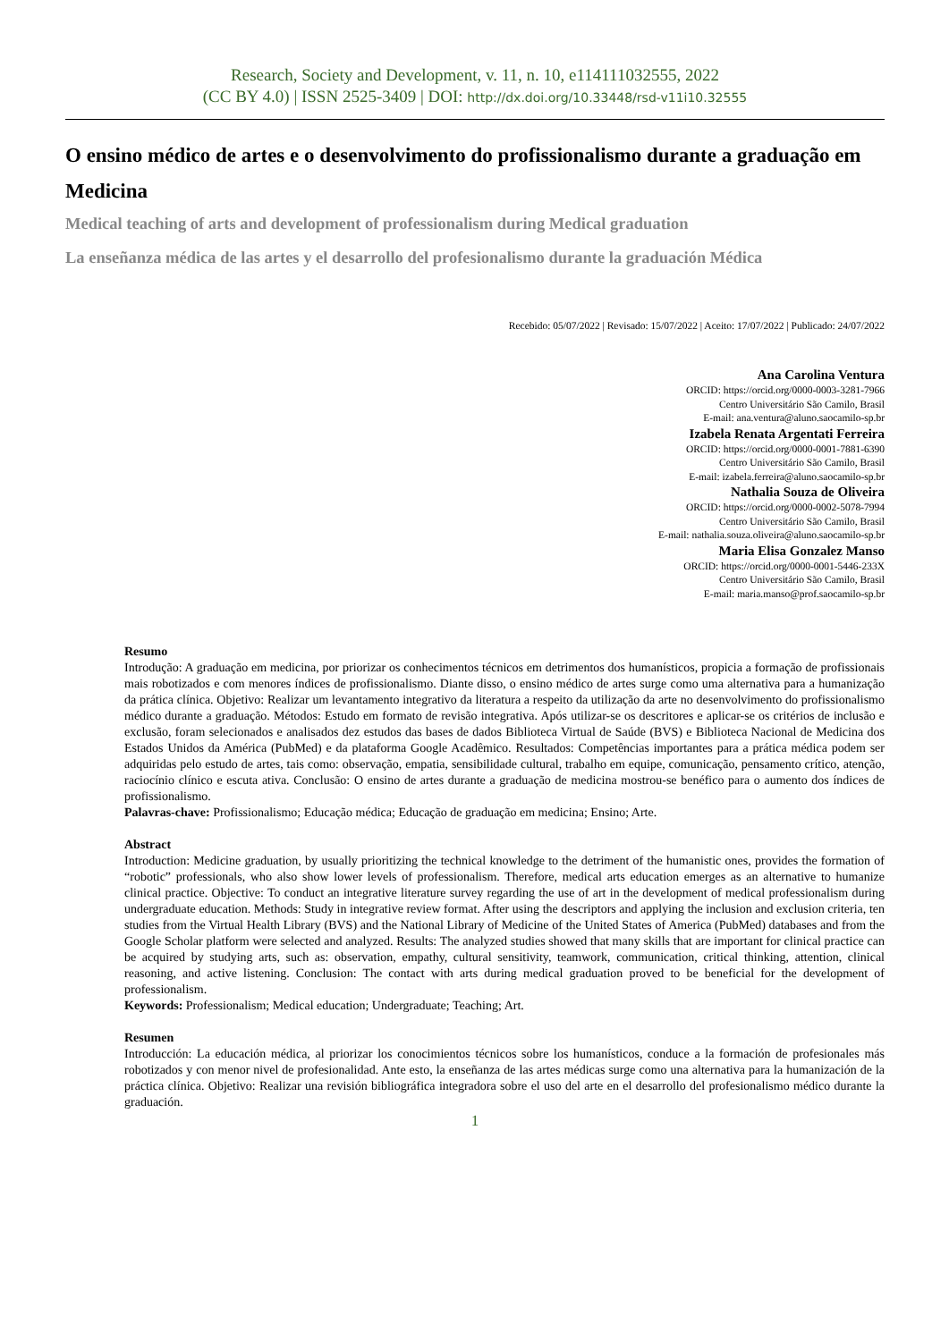Research, Society and Development, v. 11, n. 10, e114111032555, 2022
(CC BY 4.0) | ISSN 2525-3409 | DOI: http://dx.doi.org/10.33448/rsd-v11i10.32555
O ensino médico de artes e o desenvolvimento do profissionalismo durante a graduação em Medicina
Medical teaching of arts and development of professionalism during Medical graduation
La enseñanza médica de las artes y el desarrollo del profesionalismo durante la graduación Médica
Recebido: 05/07/2022 | Revisado: 15/07/2022 | Aceito: 17/07/2022 | Publicado: 24/07/2022
Ana Carolina Ventura
ORCID: https://orcid.org/0000-0003-3281-7966
Centro Universitário São Camilo, Brasil
E-mail: ana.ventura@aluno.saocamilo-sp.br
Izabela Renata Argentati Ferreira
ORCID: https://orcid.org/0000-0001-7881-6390
Centro Universitário São Camilo, Brasil
E-mail: izabela.ferreira@aluno.saocamilo-sp.br
Nathalia Souza de Oliveira
ORCID: https://orcid.org/0000-0002-5078-7994
Centro Universitário São Camilo, Brasil
E-mail: nathalia.souza.oliveira@aluno.saocamilo-sp.br
Maria Elisa Gonzalez Manso
ORCID: https://orcid.org/0000-0001-5446-233X
Centro Universitário São Camilo, Brasil
E-mail: maria.manso@prof.saocamilo-sp.br
Resumo
Introdução: A graduação em medicina, por priorizar os conhecimentos técnicos em detrimentos dos humanísticos, propicia a formação de profissionais mais robotizados e com menores índices de profissionalismo. Diante disso, o ensino médico de artes surge como uma alternativa para a humanização da prática clínica. Objetivo: Realizar um levantamento integrativo da literatura a respeito da utilização da arte no desenvolvimento do profissionalismo médico durante a graduação. Métodos: Estudo em formato de revisão integrativa. Após utilizar-se os descritores e aplicar-se os critérios de inclusão e exclusão, foram selecionados e analisados dez estudos das bases de dados Biblioteca Virtual de Saúde (BVS) e Biblioteca Nacional de Medicina dos Estados Unidos da América (PubMed) e da plataforma Google Acadêmico. Resultados: Competências importantes para a prática médica podem ser adquiridas pelo estudo de artes, tais como: observação, empatia, sensibilidade cultural, trabalho em equipe, comunicação, pensamento crítico, atenção, raciocínio clínico e escuta ativa. Conclusão: O ensino de artes durante a graduação de medicina mostrou-se benéfico para o aumento dos índices de profissionalismo.
Palavras-chave: Profissionalismo; Educação médica; Educação de graduação em medicina; Ensino; Arte.
Abstract
Introduction: Medicine graduation, by usually prioritizing the technical knowledge to the detriment of the humanistic ones, provides the formation of “robotic” professionals, who also show lower levels of professionalism. Therefore, medical arts education emerges as an alternative to humanize clinical practice. Objective: To conduct an integrative literature survey regarding the use of art in the development of medical professionalism during undergraduate education. Methods: Study in integrative review format. After using the descriptors and applying the inclusion and exclusion criteria, ten studies from the Virtual Health Library (BVS) and the National Library of Medicine of the United States of America (PubMed) databases and from the Google Scholar platform were selected and analyzed. Results: The analyzed studies showed that many skills that are important for clinical practice can be acquired by studying arts, such as: observation, empathy, cultural sensitivity, teamwork, communication, critical thinking, attention, clinical reasoning, and active listening. Conclusion: The contact with arts during medical graduation proved to be beneficial for the development of professionalism.
Keywords: Professionalism; Medical education; Undergraduate; Teaching; Art.
Resumen
Introducción: La educación médica, al priorizar los conocimientos técnicos sobre los humanísticos, conduce a la formación de profesionales más robotizados y con menor nivel de profesionalidad. Ante esto, la enseñanza de las artes médicas surge como una alternativa para la humanización de la práctica clínica. Objetivo: Realizar una revisión bibliográfica integradora sobre el uso del arte en el desarrollo del profesionalismo médico durante la graduación.
1